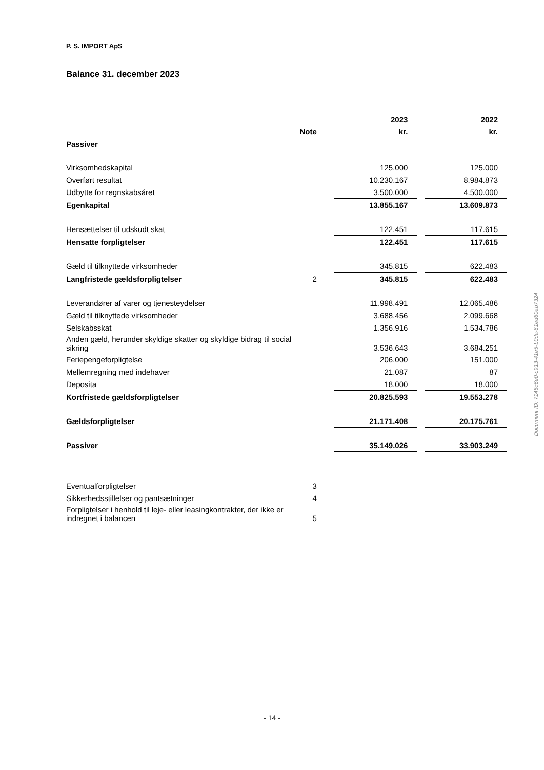P. S. IMPORT ApS
Balance 31. december 2023
| | | | 2023 | | 2022 |
| --- | --- | --- | --- | --- | --- |
| | Note | | kr. | | kr. |
| Passiver | | | | | |
| Virksomhedskapital | | | 125.000 | | 125.000 |
| Overført resultat | | | 10.230.167 | | 8.984.873 |
| Udbytte for regnskabsåret | | | 3.500.000 | | 4.500.000 |
| Egenkapital | | | 13.855.167 | | 13.609.873 |
| Hensættelser til udskudt skat | | | 122.451 | | 117.615 |
| Hensatte forpligtelser | | | 122.451 | | 117.615 |
| Gæld til tilknyttede virksomheder | | | 345.815 | | 622.483 |
| Langfristede gældsforpligtelser | 2 | | 345.815 | | 622.483 |
| Leverandører af varer og tjenesteydelser | | | 11.998.491 | | 12.065.486 |
| Gæld til tilknyttede virksomheder | | | 3.688.456 | | 2.099.668 |
| Selskabsskat | | | 1.356.916 | | 1.534.786 |
| Anden gæld, herunder skyldige skatter og skyldige bidrag til social sikring | | | 3.536.643 | | 3.684.251 |
| Feriepengeforpligtelse | | | 206.000 | | 151.000 |
| Mellemregning med indehaver | | | 21.087 | | 87 |
| Deposita | | | 18.000 | | 18.000 |
| Kortfristede gældsforpligtelser | | | 20.825.593 | | 19.553.278 |
| Gældsforpligtelser | | | 21.171.408 | | 20.175.761 |
| Passiver | | | 35.149.026 | | 33.903.249 |
| Eventualforpligtelser | 3 | | | | |
| Sikkerhedsstillelser og pantsætninger | 4 | | | | |
| Forpligtelser i henhold til leje- eller leasingkontrakter, der ikke er indregnet i balancen | 5 | | | | |
Document ID: 7145c6e0-c913-41e5-b0da-61ed60eb7324
- 14 -